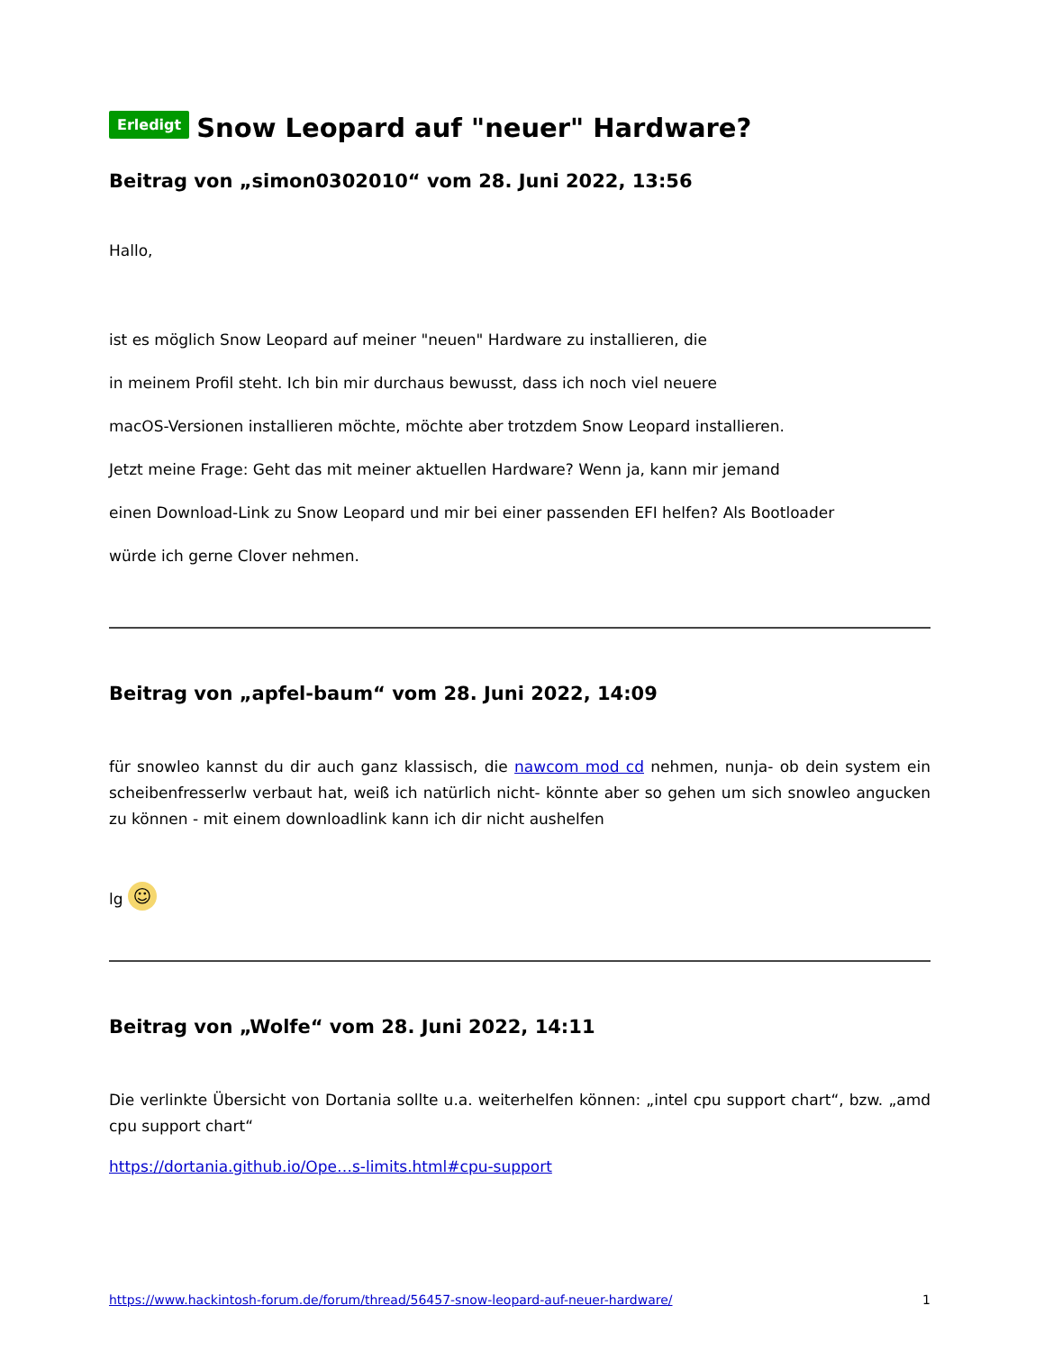Erledigt Snow Leopard auf "neuer" Hardware?
Beitrag von „simon0302010“ vom 28. Juni 2022, 13:56
Hallo,
ist es möglich Snow Leopard auf meiner "neuen" Hardware zu installieren, die
in meinem Profil steht. Ich bin mir durchaus bewusst, dass ich noch viel neuere
macOS-Versionen installieren möchte, möchte aber trotzdem Snow Leopard installieren.
Jetzt meine Frage: Geht das mit meiner aktuellen Hardware? Wenn ja, kann mir jemand
einen Download-Link zu Snow Leopard und mir bei einer passenden EFI helfen? Als Bootloader
würde ich gerne Clover nehmen.
Beitrag von „apfel-baum“ vom 28. Juni 2022, 14:09
für snowleo kannst du dir auch ganz klassisch, die nawcom mod cd nehmen, nunja- ob dein system ein scheibenfresserlw verbaut hat, weiß ich natürlich nicht- könnte aber so gehen um sich snowleo angucken zu können - mit einem downloadlink kann ich dir nicht aushelfen
lg ☺
Beitrag von „Wolfe“ vom 28. Juni 2022, 14:11
Die verlinkte Übersicht von Dortania sollte u.a. weiterhelfen können: „intel cpu support chart“, bzw. „amd cpu support chart“
https://dortania.github.io/Ope…s-limits.html#cpu-support
https://www.hackintosh-forum.de/forum/thread/56457-snow-leopard-auf-neuer-hardware/ 1